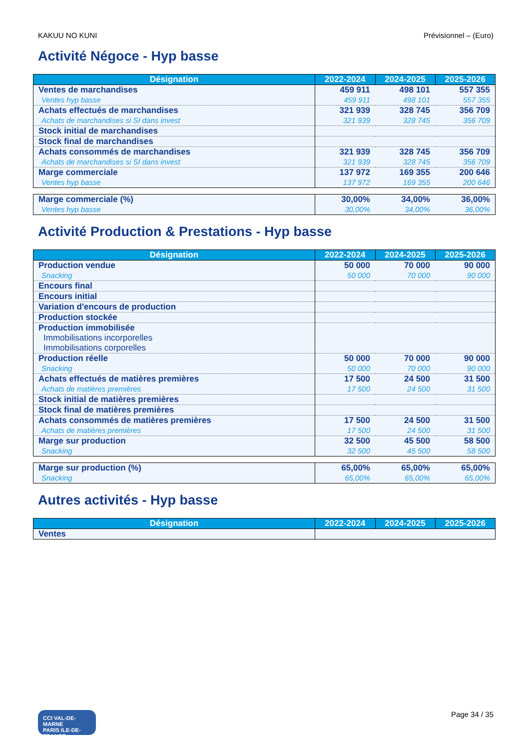KAKUU NO KUNI Prévisionnel – (Euro)
Activité Négoce - Hyp basse
| Désignation | 2022-2024 | 2024-2025 | 2025-2026 |
| --- | --- | --- | --- |
| Ventes de marchandises | 459 911 | 498 101 | 557 355 |
| Ventes hyp basse | 459 911 | 498 101 | 557 355 |
| Achats effectués de marchandises | 321 939 | 328 745 | 356 709 |
| Achats de marchandises si SI dans invest | 321 939 | 328 745 | 356 709 |
| Stock initial de marchandises | | | |
| Stock final de marchandises | | | |
| Achats consommés de marchandises | 321 939 | 328 745 | 356 709 |
| Achats de marchandises si SI dans invest | 321 939 | 328 745 | 356 709 |
| Marge commerciale | 137 972 | 169 355 | 200 646 |
| Ventes hyp basse | 137 972 | 169 355 | 200 646 |
| Marge commerciale (%) | 30,00% | 34,00% | 36,00% |
| Ventes hyp basse | 30,00% | 34,00% | 36,00% |
Activité Production & Prestations - Hyp basse
| Désignation | 2022-2024 | 2024-2025 | 2025-2026 |
| --- | --- | --- | --- |
| Production vendue | 50 000 | 70 000 | 90 000 |
| Snacking | 50 000 | 70 000 | 90 000 |
| Encours final | | | |
| Encours initial | | | |
| Variation d'encours de production | | | |
| Production stockée | | | |
| Production immobilisée | | | |
| Immobilisations incorporelles | | | |
| Immobilisations corporelles | | | |
| Production réelle | 50 000 | 70 000 | 90 000 |
| Snacking | 50 000 | 70 000 | 90 000 |
| Achats effectués de matières premières | 17 500 | 24 500 | 31 500 |
| Achats de matières premières | 17 500 | 24 500 | 31 500 |
| Stock initial de matières premières | | | |
| Stock final de matières premières | | | |
| Achats consommés de matières premières | 17 500 | 24 500 | 31 500 |
| Achats de matières premières | 17 500 | 24 500 | 31 500 |
| Marge sur production | 32 500 | 45 500 | 58 500 |
| Snacking | 32 500 | 45 500 | 58 500 |
| Marge sur production (%) | 65,00% | 65,00% | 65,00% |
| Snacking | 65,00% | 65,00% | 65,00% |
Autres activités - Hyp basse
| Désignation | 2022-2024 | 2024-2025 | 2025-2026 |
| --- | --- | --- | --- |
| Ventes | | | |
CCI VAL-DE-MARNE
PARIS ILE-DE-FRANCE
Page 34 / 35